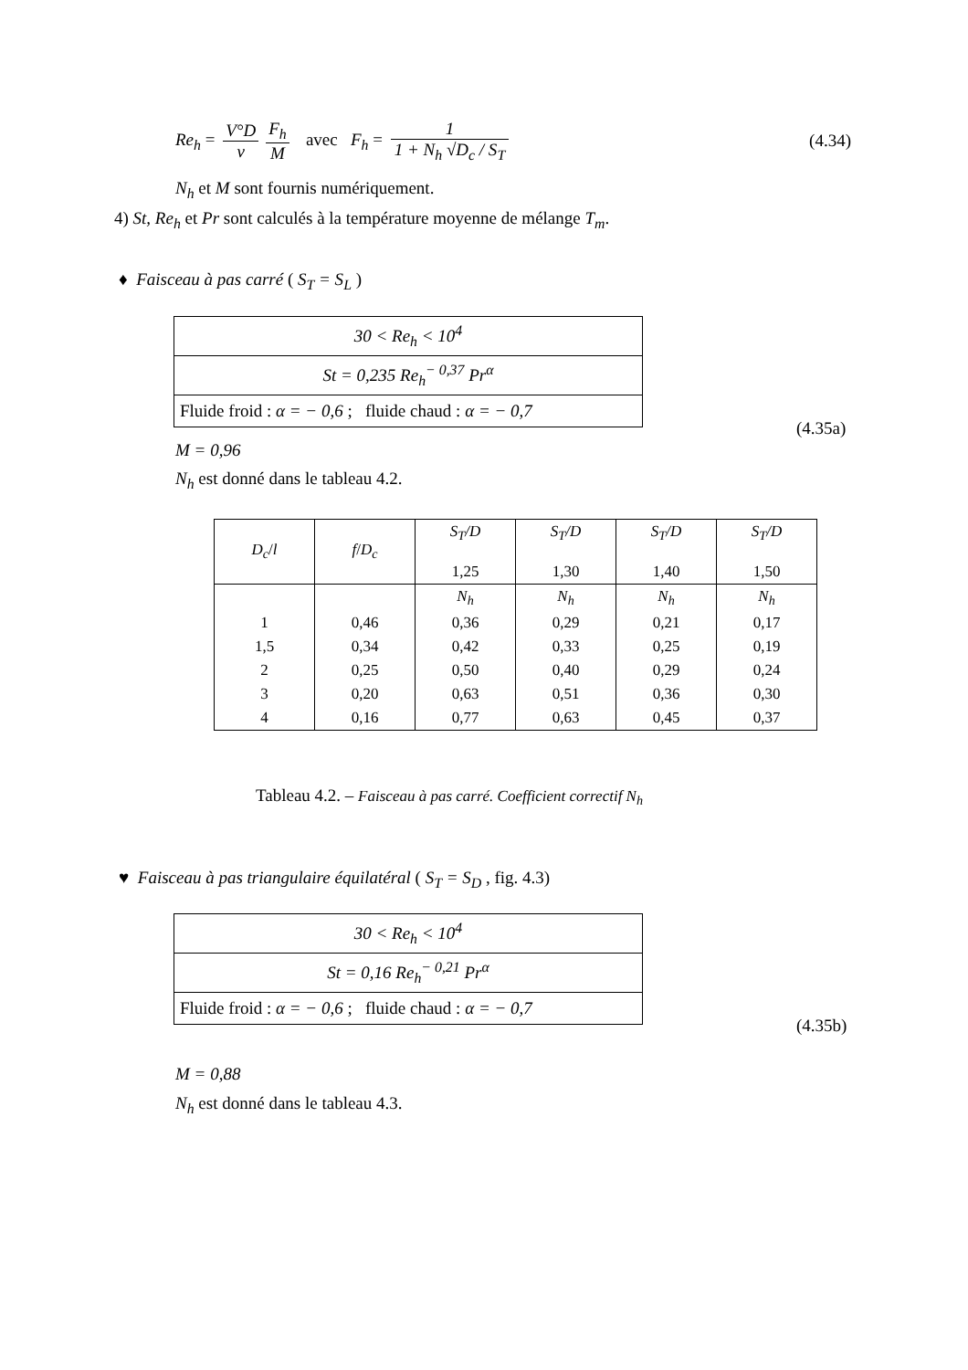Re<sub>h</sub> = V°D ν F<sub>h</sub> M avec F<sub>h</sub> = 1 1 + N<sub>h</sub> √D<sub>c</sub> / S<sub>T</sub>
(4.34)
N<sub>h</sub> et M sont fournis numériquement.
4) St, Re<sub>h</sub> et Pr sont calculés à la température moyenne de mélange T<sub>m</sub>.
♦ Faisceau à pas carré ( S<sub>T</sub> = S<sub>L</sub> )
| 30 < Re<sub>h</sub> < 10<sup>4</sup> |
| St = 0,235 Re<sub>h</sub><sup>− 0,37</sup> Pr<sup>α</sup> |
| Fluide froid : α = − 0,6 ; fluide chaud : α = − 0,7 |
(4.35a)
M = 0,96
N<sub>h</sub> est donné dans le tableau 4.2.
| D<sub>c</sub> / l | f / D<sub>c</sub> | S<sub>T</sub>/D 1,25 | S<sub>T</sub>/D 1,30 | S<sub>T</sub>/D 1,40 | S<sub>T</sub>/D 1,50 |
| --- | --- | --- | --- | --- | --- |
| | | N<sub>h</sub> | N<sub>h</sub> | N<sub>h</sub> | N<sub>h</sub> |
| 1 | 0,46 | 0,36 | 0,29 | 0,21 | 0,17 |
| 1,5 | 0,34 | 0,42 | 0,33 | 0,25 | 0,19 |
| 2 | 0,25 | 0,50 | 0,40 | 0,29 | 0,24 |
| 3 | 0,20 | 0,63 | 0,51 | 0,36 | 0,30 |
| 4 | 0,16 | 0,77 | 0,63 | 0,45 | 0,37 |
Tableau 4.2. – Faisceau à pas carré. Coefficient correctif N<sub>h</sub>
♥ Faisceau à pas triangulaire équilatéral ( S<sub>T</sub> = S<sub>D</sub> , fig. 4.3)
| 30 < Re<sub>h</sub> < 10<sup>4</sup> |
| St = 0,16 Re<sub>h</sub><sup>− 0,21</sup> Pr<sup>α</sup> |
| Fluide froid : α = − 0,6 ; fluide chaud : α = − 0,7 |
(4.35b)
M = 0,88
N<sub>h</sub> est donné dans le tableau 4.3.